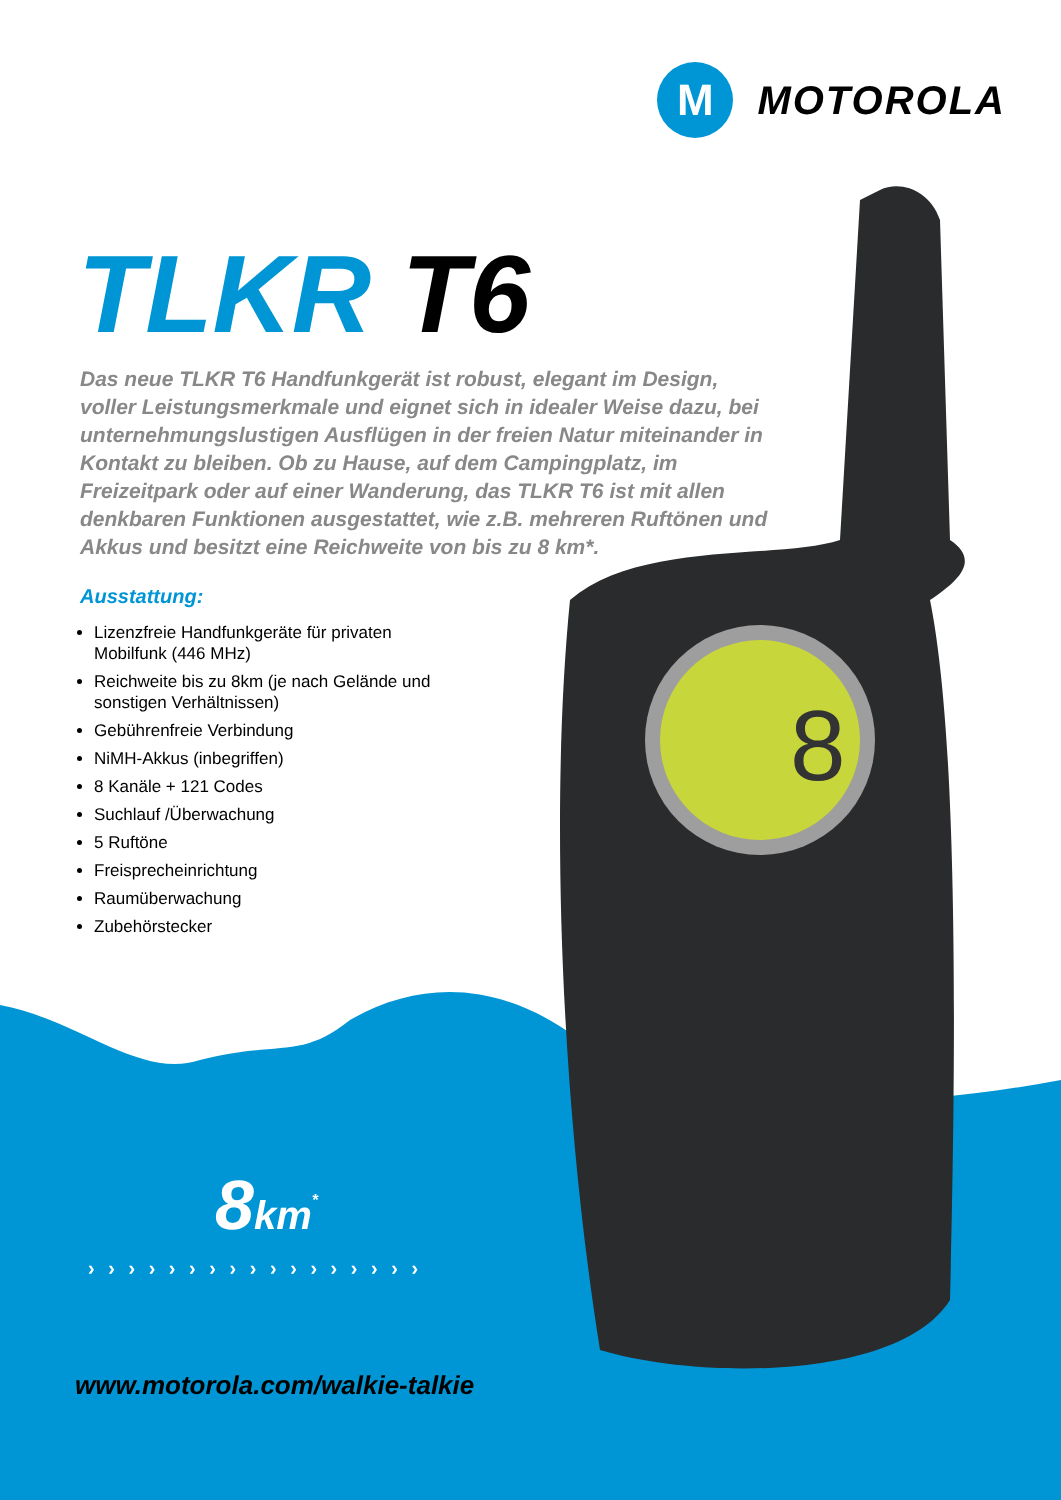8
M
MOTOROLA
TLKR T6
Das neue TLKR T6 Handfunkgerät ist robust, elegant im Design, voller Leistungsmerkmale und eignet sich in idealer Weise dazu, bei unternehmungslustigen Ausflügen in der freien Natur miteinander in Kontakt zu bleiben. Ob zu Hause, auf dem Campingplatz, im Freizeitpark oder auf einer Wanderung, das TLKR T6 ist mit allen denkbaren Funktionen ausgestattet, wie z.B. mehreren Ruftönen und Akkus und besitzt eine Reichweite von bis zu 8 km*.
Ausstattung:
Lizenzfreie Handfunkgeräte für privaten Mobilfunk (446 MHz)
Reichweite bis zu 8km (je nach Gelände und sonstigen Verhältnissen)
Gebührenfreie Verbindung
NiMH-Akkus (inbegriffen)
8 Kanäle + 121 Codes
Suchlauf /Überwachung
5 Ruftöne
Freisprecheinrichtung
Raumüberwachung
Zubehörstecker
8km<sup>*</sup>
› › › › › › › › › › › › › › › › ›
www.motorola.com/walkie-talkie